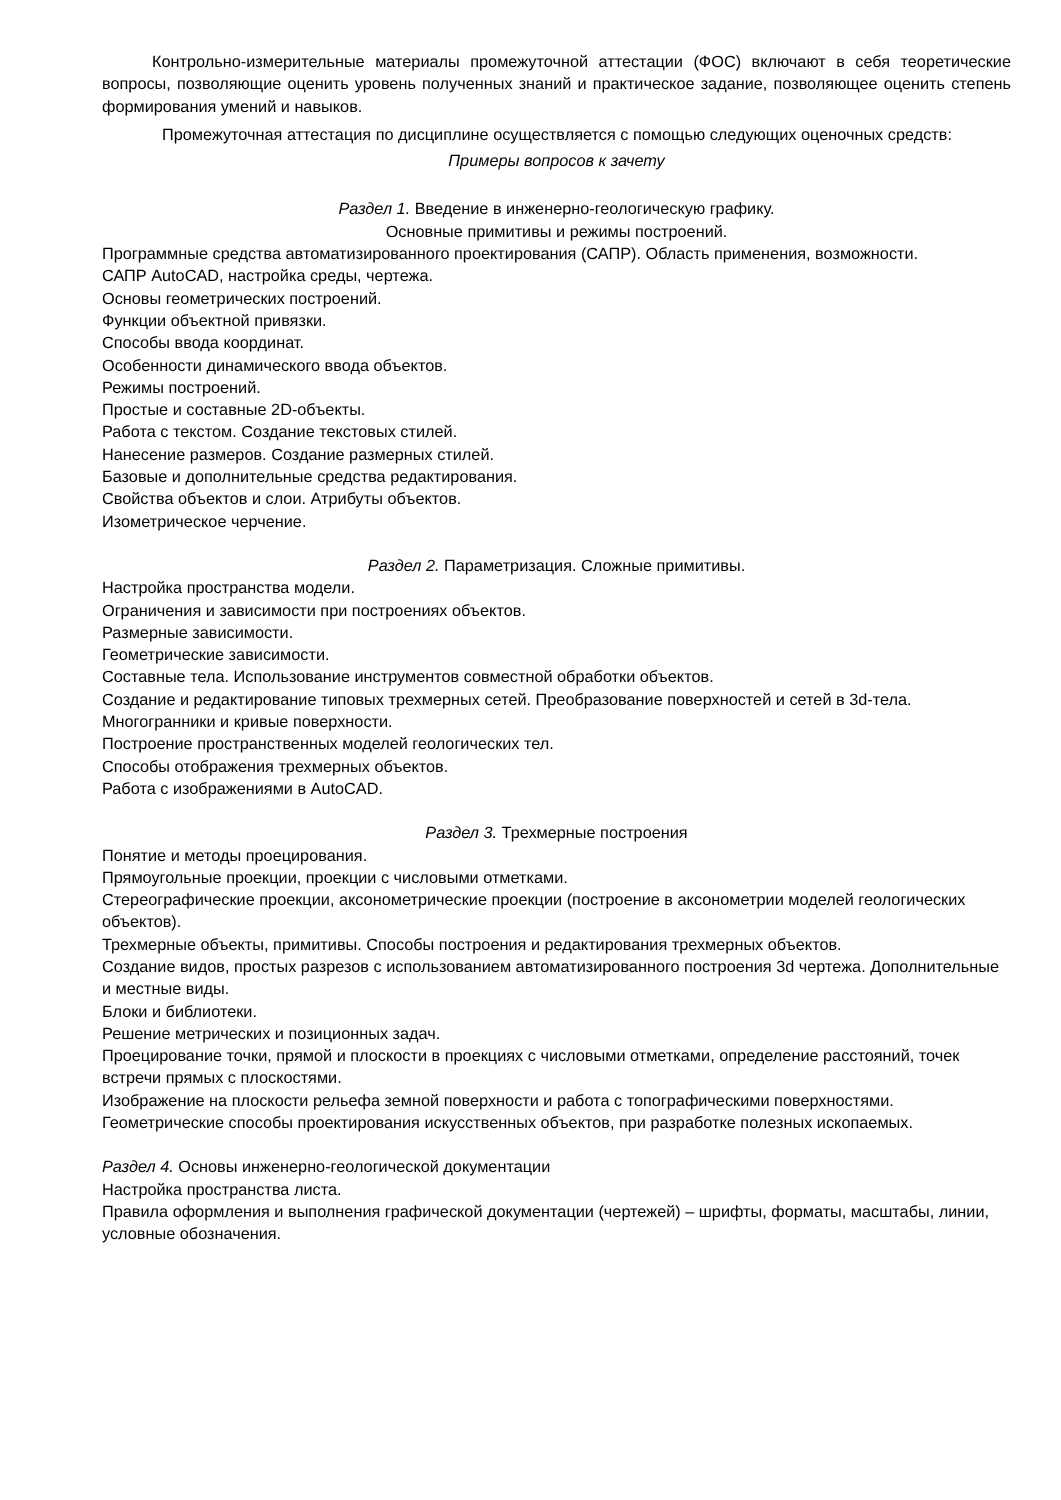Контрольно-измерительные материалы промежуточной аттестации (ФОС) включают в себя теоретические вопросы, позволяющие оценить уровень полученных знаний и практическое задание, позволяющее оценить степень формирования умений и навыков.
Промежуточная аттестация по дисциплине осуществляется с помощью следующих оценочных средств:
Примеры вопросов к зачету
Раздел 1. Введение в инженерно-геологическую графику.
Основные примитивы и режимы построений.
Программные средства автоматизированного проектирования (САПР). Область применения, возможности.
САПР AutoCAD, настройка среды, чертежа.
Основы геометрических построений.
Функции объектной привязки.
Способы ввода координат.
Особенности динамического ввода объектов.
Режимы построений.
Простые и составные 2D-объекты.
Работа с текстом. Создание текстовых стилей.
Нанесение размеров. Создание размерных стилей.
Базовые и дополнительные средства редактирования.
Свойства объектов и слои. Атрибуты объектов.
Изометрическое черчение.
Раздел 2. Параметризация. Сложные примитивы.
Настройка пространства модели.
Ограничения и зависимости при построениях объектов.
Размерные зависимости.
Геометрические зависимости.
Составные тела. Использование инструментов совместной обработки объектов.
Создание и редактирование типовых трехмерных сетей. Преобразование поверхностей и сетей в 3d-тела.
Многогранники и кривые поверхности.
Построение пространственных моделей геологических тел.
Способы отображения трехмерных объектов.
Работа с изображениями в AutoCAD.
Раздел 3. Трехмерные построения
Понятие и методы проецирования.
Прямоугольные проекции, проекции с числовыми отметками.
Стереографические проекции, аксонометрические проекции (построение в аксонометрии моделей геологических объектов).
Трехмерные объекты, примитивы. Способы построения и редактирования трехмерных объектов.
Создание видов, простых разрезов с использованием автоматизированного построения 3d чертежа. Дополнительные и местные виды.
Блоки и библиотеки.
Решение метрических и позиционных задач.
Проецирование точки, прямой и плоскости в проекциях с числовыми отметками, определение расстояний, точек встречи прямых с плоскостями.
Изображение на плоскости рельефа земной поверхности и работа с топографическими поверхностями.
Геометрические способы проектирования искусственных объектов, при разработке полезных ископаемых.
Раздел 4. Основы инженерно-геологической документации
Настройка пространства листа.
Правила оформления и выполнения графической документации (чертежей) – шрифты, форматы, масштабы, линии, условные обозначения.